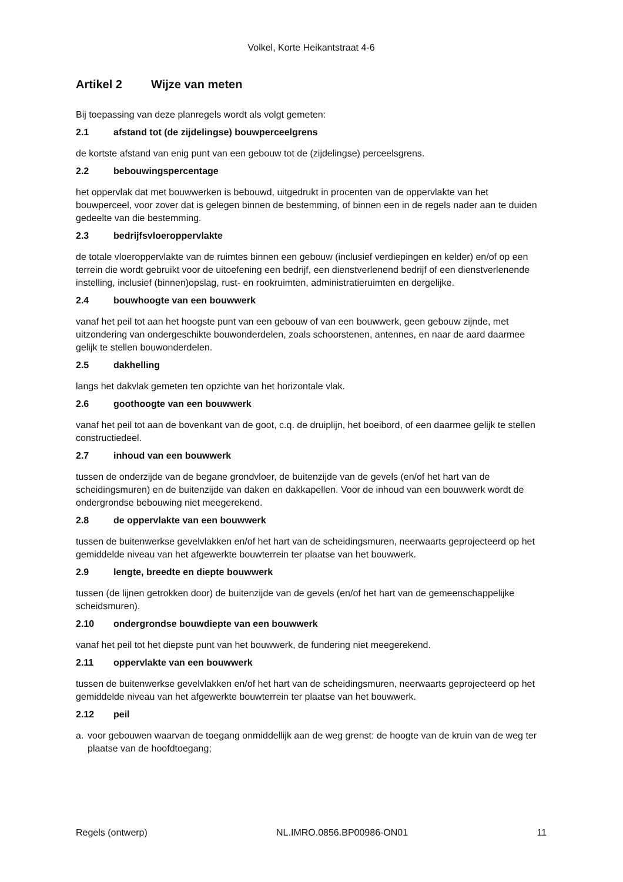Volkel, Korte Heikantstraat 4-6
Artikel 2 Wijze van meten
Bij toepassing van deze planregels wordt als volgt gemeten:
2.1 afstand tot (de zijdelingse) bouwperceelgrens
de kortste afstand van enig punt van een gebouw tot de (zijdelingse) perceelsgrens.
2.2 bebouwingspercentage
het oppervlak dat met bouwwerken is bebouwd, uitgedrukt in procenten van de oppervlakte van het bouwperceel, voor zover dat is gelegen binnen de bestemming, of binnen een in de regels nader aan te duiden gedeelte van die bestemming.
2.3 bedrijfsvloeroppervlakte
de totale vloeroppervlakte van de ruimtes binnen een gebouw (inclusief verdiepingen en kelder) en/of op een terrein die wordt gebruikt voor de uitoefening een bedrijf, een dienstverlenend bedrijf of een dienstverlenende instelling, inclusief (binnen)opslag, rust- en rookruimten, administratieruimten en dergelijke.
2.4 bouwhoogte van een bouwwerk
vanaf het peil tot aan het hoogste punt van een gebouw of van een bouwwerk, geen gebouw zijnde, met uitzondering van ondergeschikte bouwonderdelen, zoals schoorstenen, antennes, en naar de aard daarmee gelijk te stellen bouwonderdelen.
2.5 dakhelling
langs het dakvlak gemeten ten opzichte van het horizontale vlak.
2.6 goothoogte van een bouwwerk
vanaf het peil tot aan de bovenkant van de goot, c.q. de druiplijn, het boeibord, of een daarmee gelijk te stellen constructiedeel.
2.7 inhoud van een bouwwerk
tussen de onderzijde van de begane grondvloer, de buitenzijde van de gevels (en/of het hart van de scheidingsmuren) en de buitenzijde van daken en dakkapellen. Voor de inhoud van een bouwwerk wordt de ondergrondse bebouwing niet meegerekend.
2.8 de oppervlakte van een bouwwerk
tussen de buitenwerkse gevelvlakken en/of het hart van de scheidingsmuren, neerwaarts geprojecteerd op het gemiddelde niveau van het afgewerkte bouwterrein ter plaatse van het bouwwerk.
2.9 lengte, breedte en diepte bouwwerk
tussen (de lijnen getrokken door) de buitenzijde van de gevels (en/of het hart van de gemeenschappelijke scheidsmuren).
2.10 ondergrondse bouwdiepte van een bouwwerk
vanaf het peil tot het diepste punt van het bouwwerk, de fundering niet meegerekend.
2.11 oppervlakte van een bouwwerk
tussen de buitenwerkse gevelvlakken en/of het hart van de scheidingsmuren, neerwaarts geprojecteerd op het gemiddelde niveau van het afgewerkte bouwterrein ter plaatse van het bouwwerk.
2.12 peil
a. voor gebouwen waarvan de toegang onmiddellijk aan de weg grenst: de hoogte van de kruin van de weg ter plaatse van de hoofdtoegang;
Regels (ontwerp) NL.IMRO.0856.BP00986-ON01 11